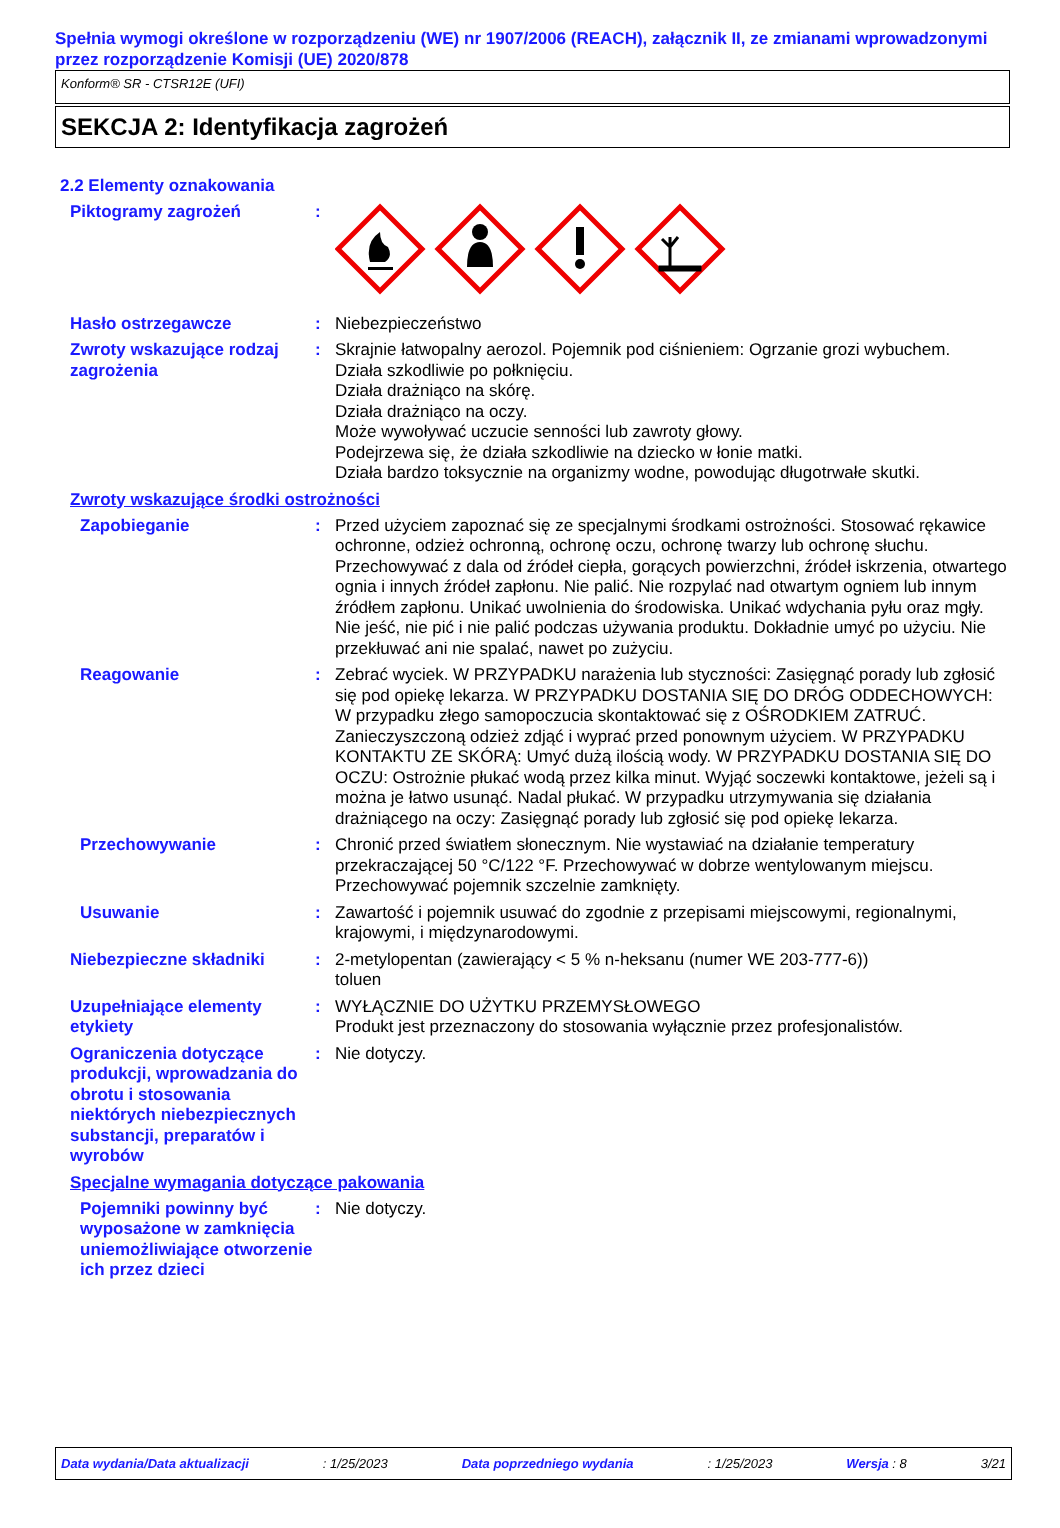Spełnia wymogi określone w rozporządzeniu (WE) nr 1907/2006 (REACH), załącznik II, ze zmianami wprowadzonymi przez rozporządzenie Komisji (UE) 2020/878
Konform® SR - CTSR12E (UFI)
SEKCJA 2: Identyfikacja zagrożeń
2.2 Elementy oznakowania
Piktogramy zagrożeń :
Hasło ostrzegawcze : Niebezpieczeństwo
Zwroty wskazujące rodzaj zagrożenia
: Skrajnie łatwopalny aerozol. Pojemnik pod ciśnieniem: Ogrzanie grozi wybuchem.
Działa szkodliwie po połknięciu.
Działa drażniąco na skórę.
Działa drażniąco na oczy.
Może wywoływać uczucie senności lub zawroty głowy.
Podejrzewa się, że działa szkodliwie na dziecko w łonie matki.
Działa bardzo toksycznie na organizmy wodne, powodując długotrwałe skutki.
Zwroty wskazujące środki ostrożności
Zapobieganie : Przed użyciem zapoznać się ze specjalnymi środkami ostrożności. Stosować rękawice ochronne, odzież ochronną, ochronę oczu, ochronę twarzy lub ochronę słuchu. Przechowywać z dala od źródeł ciepła, gorących powierzchni, źródeł iskrzenia, otwartego ognia i innych źródeł zapłonu. Nie palić. Nie rozpylać nad otwartym ogniem lub innym źródłem zapłonu. Unikać uwolnienia do środowiska. Unikać wdychania pyłu oraz mgły. Nie jeść, nie pić i nie palić podczas używania produktu. Dokładnie umyć po użyciu. Nie przekłuwać ani nie spalać, nawet po zużyciu.
Reagowanie : Zebrać wyciek. W PRZYPADKU narażenia lub styczności: Zasięgnąć porady lub zgłosić się pod opiekę lekarza. W PRZYPADKU DOSTANIA SIĘ DO DRÓG ODDECHOWYCH: W przypadku złego samopoczucia skontaktować się z OŚRODKIEM ZATRUĆ. Zanieczyszczoną odzież zdjąć i wyprać przed ponownym użyciem. W PRZYPADKU KONTAKTU ZE SKÓRĄ: Umyć dużą ilością wody. W PRZYPADKU DOSTANIA SIĘ DO OCZU: Ostrożnie płukać wodą przez kilka minut. Wyjąć soczewki kontaktowe, jeżeli są i można je łatwo usunąć. Nadal płukać. W przypadku utrzymywania się działania drażniącego na oczy: Zasięgnąć porady lub zgłosić się pod opiekę lekarza.
Przechowywanie : Chronić przed światłem słonecznym. Nie wystawiać na działanie temperatury przekraczającej 50 °C/122 °F. Przechowywać w dobrze wentylowanym miejscu. Przechowywać pojemnik szczelnie zamknięty.
Usuwanie : Zawartość i pojemnik usuwać do zgodnie z przepisami miejscowymi, regionalnymi, krajowymi, i międzynarodowymi.
Niebezpieczne składniki : 2-metylopentan (zawierający < 5 % n-heksanu (numer WE 203-777-6))
toluen
Uzupełniające elementy etykiety
: WYŁĄCZNIE DO UŻYTKU PRZEMYSŁOWEGO
Produkt jest przeznaczony do stosowania wyłącznie przez profesjonalistów.
Ograniczenia dotyczące produkcji, wprowadzania do obrotu i stosowania niektórych niebezpiecznych substancji, preparatów i wyrobów
: Nie dotyczy.
Specjalne wymagania dotyczące pakowania
Pojemniki powinny być wyposażone w zamknięcia uniemożliwiające otworzenie ich przez dzieci
: Nie dotyczy.
Data wydania/Data aktualizacji: 1/25/2023 Data poprzedniego wydania: 1/25/2023 Wersja : 8 3/21